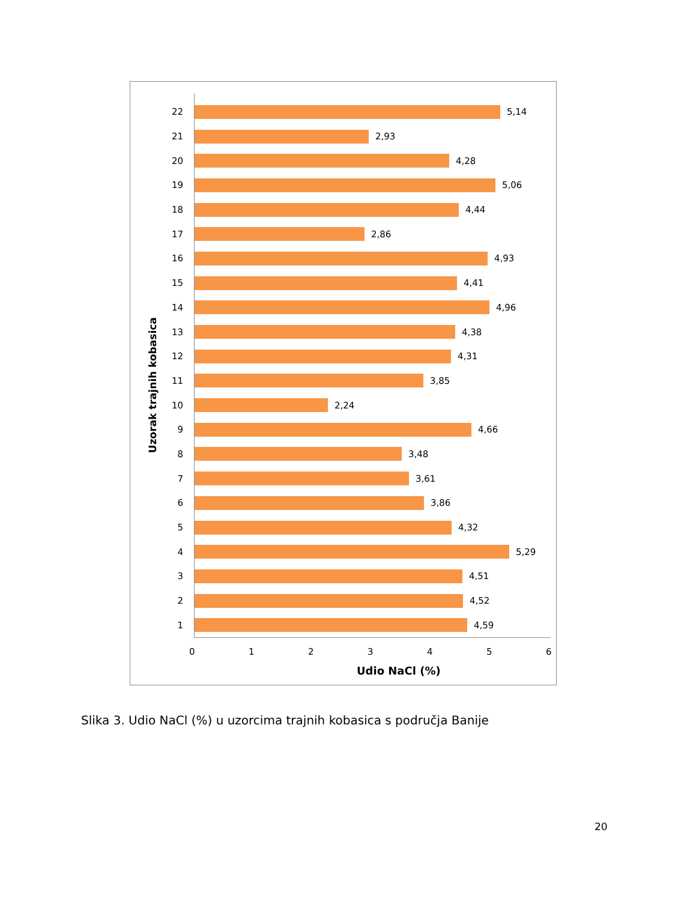Uzorak trajnih kobasica
22 5,14
21 2,93
20 4,28
19 5,06
18 4,44
17 2,86
16 4,93
15 4,41
14 4,96
13 4,38
12 4,31
11 3,85
10 2,24
9 4,66
8 3,48
7 3,61
6 3,86
5 4,32
4 5,29
3 4,51
2 4,52
1 4,59
0 1 2 3 4 5 6
Udio NaCl (%)
Slika 3. Udio NaCl (%) u uzorcima trajnih kobasica s područja Banije
20